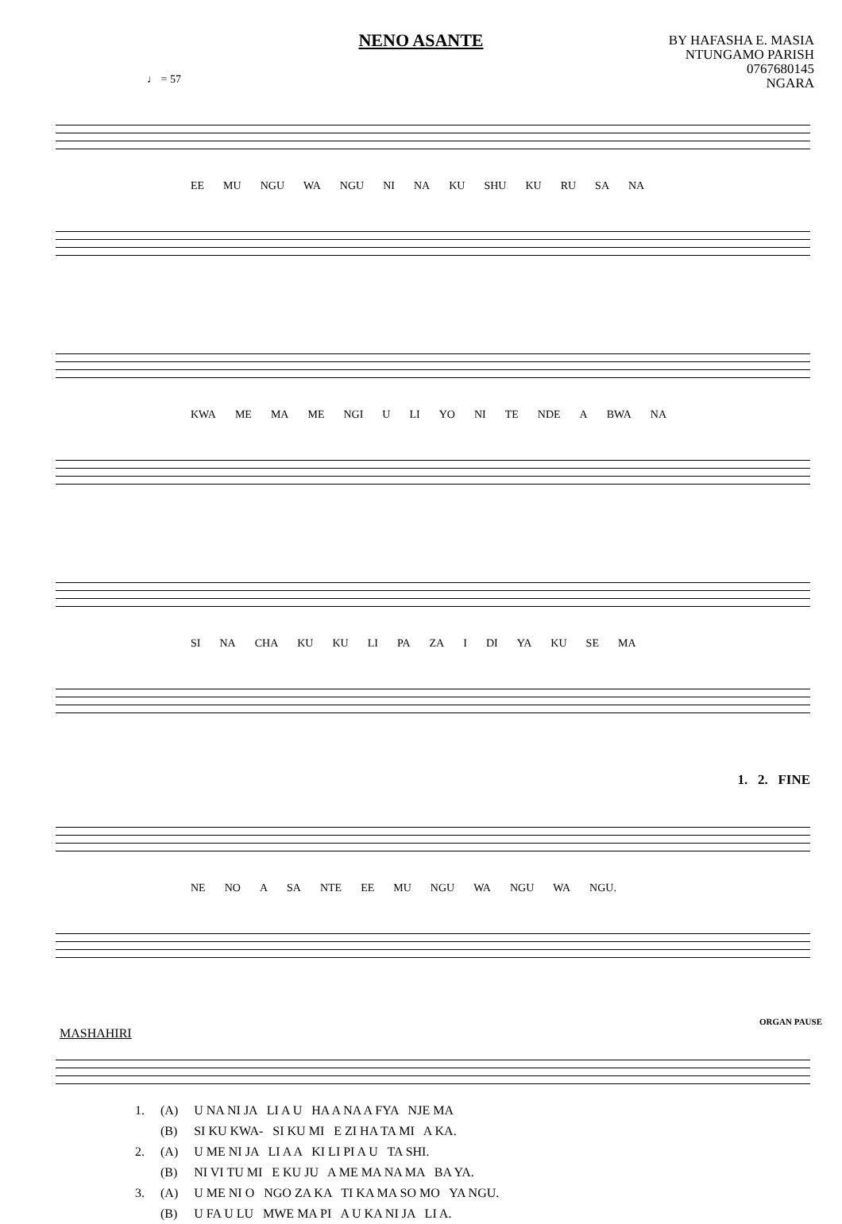NENO ASANTE
BY HAFASHA E. MASIA
NTUNGAMO PARISH
0767680145
NGARA
♩ = 57
EE MU NGU WA NGU NI NA KU SHU KU RU SA NA
KWA ME MA ME NGI U LI YO NI TE NDE A BWA NA
SI NA CHA KU KU LI PA ZA I DI YA KU SE MA
1. 2. FINE
NE NO A SA NTE EE MU NGU WA NGU WA NGU.
ORGAN PAUSE
MASHAHIRI
| 1. | (A) | U NA NI JA LI A U HA A NA A FYA NJE MA |
| | (B) | SI KU KWA- SI KU MI E ZI HA TA MI A KA. |
| 2. | (A) | U ME NI JA LI A A KI LI PI A U TA SHI. |
| | (B) | NI VI TU MI E KU JU A ME MA NA MA BA YA. |
| 3. | (A) | U ME NI O NGO ZA KA TI KA MA SO MO YA NGU. |
| | (B) | U FA U LU MWE MA PI A U KA NI JA LI A. |